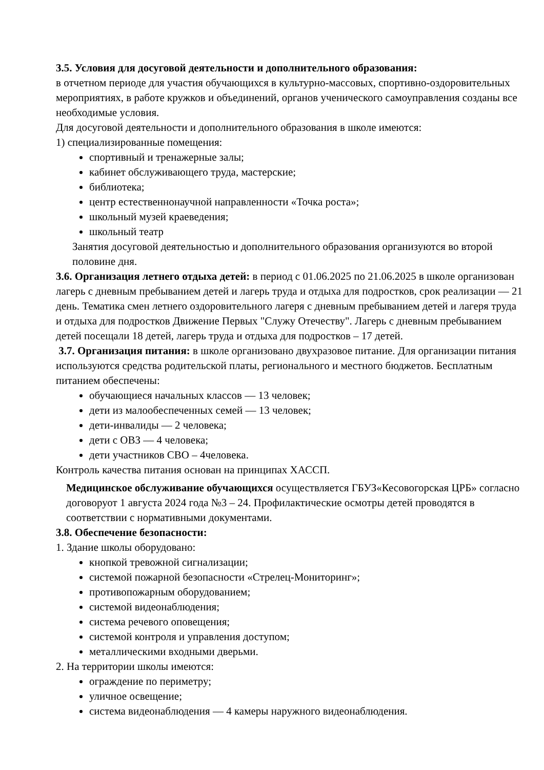3.5. Условия для досуговой деятельности и дополнительного образования:
в отчетном периоде для участия обучающихся в культурно-массовых, спортивно-оздоровительных мероприятиях, в работе кружков и объединений, органов ученического самоуправления созданы все необходимые условия.
Для досуговой деятельности и дополнительного образования в школе имеются:
1) специализированные помещения:
спортивный и тренажерные залы;
кабинет обслуживающего труда, мастерские;
библиотека;
центр естественнонаучной направленности «Точка роста»;
школьный музей краеведения;
школьный театр
Занятия досуговой деятельностью и дополнительного образования организуются во второй половине дня.
3.6. Организация летнего отдыха детей: в период с 01.06.2025 по 21.06.2025 в школе организован лагерь с дневным пребыванием детей и лагерь труда и отдыха для подростков, срок реализации — 21 день. Тематика смен летнего оздоровительного лагеря с дневным пребыванием детей и лагеря труда и отдыха для подростков Движение Первых "Служу Отечеству". Лагерь с дневным пребыванием детей посещали 18 детей, лагерь труда и отдыха для подростков – 17 детей.
3.7. Организация питания: в школе организовано двухразовое питание. Для организации питания используются средства родительской платы, регионального и местного бюджетов. Бесплатным питанием обеспечены:
обучающиеся начальных классов — 13 человек;
дети из малообеспеченных семей — 13 человек;
дети-инвалиды — 2 человека;
дети с ОВЗ — 4 человека;
дети участников СВО – 4человека.
Контроль качества питания основан на принципах ХАССП.
Медицинское обслуживание обучающихся осуществляется ГБУЗ«Кесовогорская ЦРБ» согласно договоруот 1 августа 2024 года №3 – 24. Профилактические осмотры детей проводятся в соответствии с нормативными документами.
3.8. Обеспечение безопасности:
1. Здание школы оборудовано:
кнопкой тревожной сигнализации;
системой пожарной безопасности «Стрелец-Мониторинг»;
противопожарным оборудованием;
системой видеонаблюдения;
система речевого оповещения;
системой контроля и управления доступом;
металлическими входными дверьми.
2. На территории школы имеются:
ограждение по периметру;
уличное освещение;
система видеонаблюдения — 4 камеры наружного видеонаблюдения.